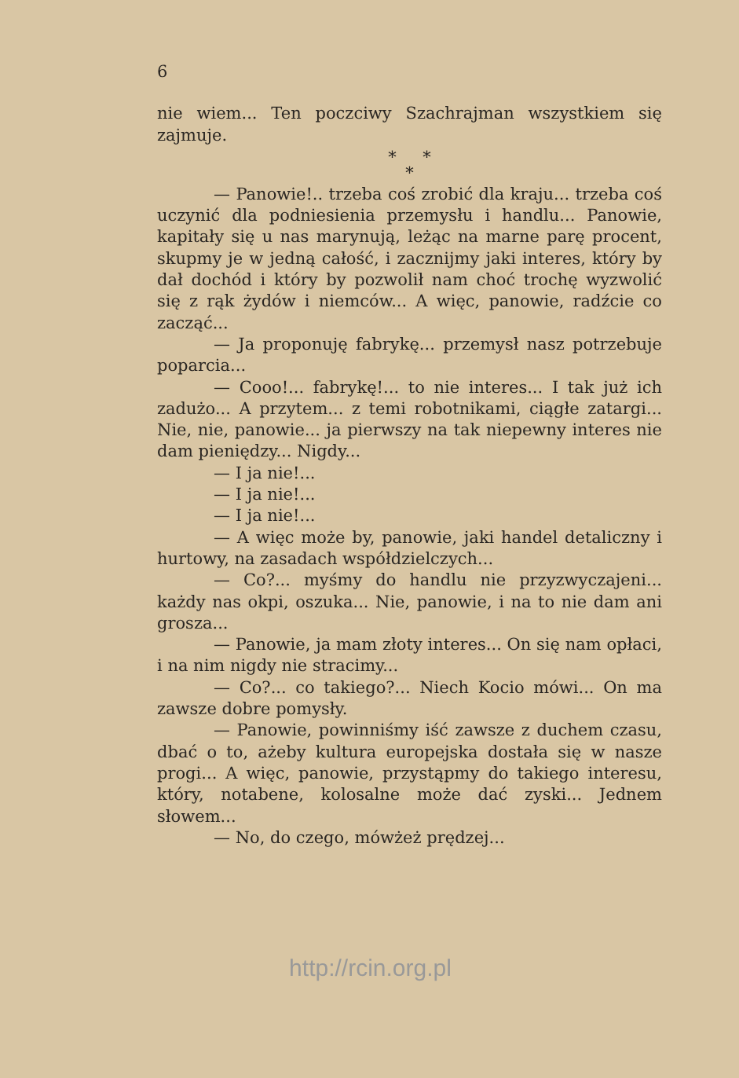6
nie wiem... Ten poczciwy Szachrajman wszystkiem się zajmuje.
* *
*
— Panowie!.. trzeba coś zrobić dla kraju... trzeba coś uczynić dla podniesienia przemysłu i handlu... Panowie, kapitały się u nas marynują, leżąc na marne parę procent, skupmy je w jedną całość, i zacznijmy jaki interes, który by dał dochód i który by pozwolił nam choć trochę wyzwolić się z rąk żydów i niemców... A więc, panowie, radźcie co zacząć...
— Ja proponuję fabrykę... przemysł nasz potrzebuje poparcia...
— Cooo!... fabrykę!... to nie interes... I tak już ich zadużo... A przytem... z temi robotnikami, ciągłe zatargi... Nie, nie, panowie... ja pierwszy na tak niepewny interes nie dam pieniędzy... Nigdy...
— I ja nie!...
— I ja nie!...
— I ja nie!...
— A więc może by, panowie, jaki handel detaliczny i hurtowy, na zasadach współdzielczych...
— Co?... myśmy do handlu nie przyzwyczajeni... każdy nas okpi, oszuka... Nie, panowie, i na to nie dam ani grosza...
— Panowie, ja mam złoty interes... On się nam opłaci, i na nim nigdy nie stracimy...
— Co?... co takiego?... Niech Kocio mówi... On ma zawsze dobre pomysły.
— Panowie, powinniśmy iść zawsze z duchem czasu, dbać o to, ażeby kultura europejska dostała się w nasze progi... A więc, panowie, przystąpmy do takiego interesu, który, notabene, kolosalne może dać zyski... Jednem słowem...
— No, do czego, mówżeż prędzej...
http://rcin.org.pl